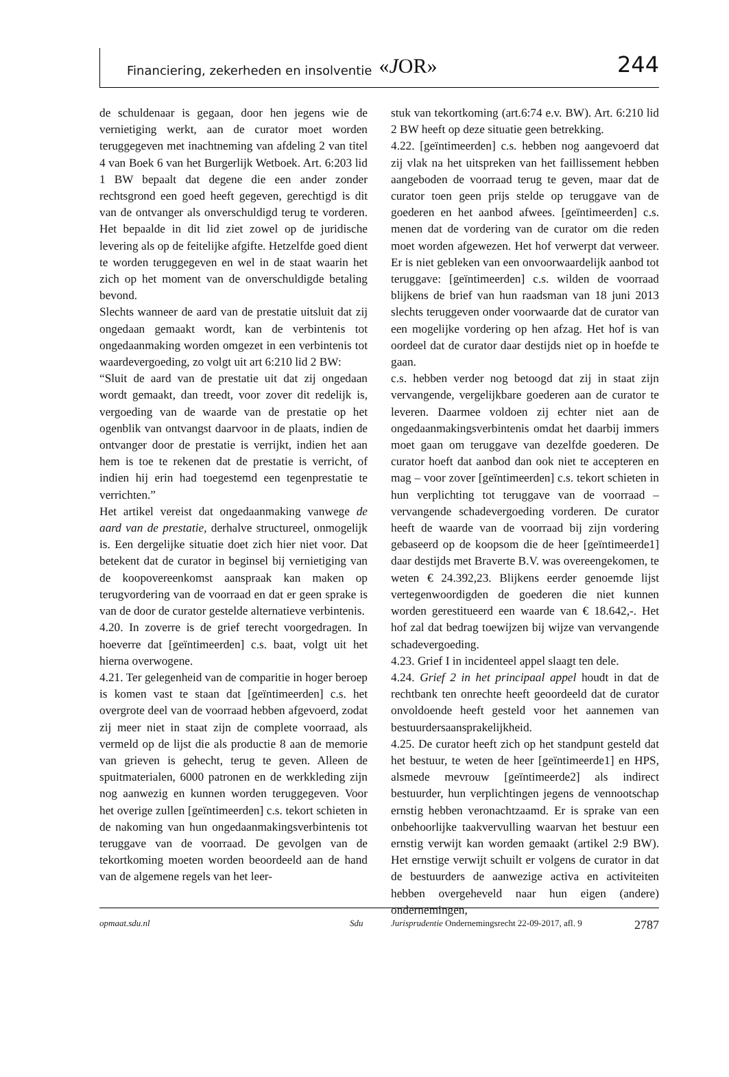Financiering, zekerheden en insolventie «JOR» 244
de schuldenaar is gegaan, door hen jegens wie de vernietiging werkt, aan de curator moet worden teruggegeven met inachtneming van afdeling 2 van titel 4 van Boek 6 van het Burgerlijk Wetboek. Art. 6:203 lid 1 BW bepaalt dat degene die een ander zonder rechtsgrond een goed heeft gegeven, gerechtigd is dit van de ontvanger als onverschuldigd terug te vorderen. Het bepaalde in dit lid ziet zowel op de juridische levering als op de feitelijke afgifte. Hetzelfde goed dient te worden teruggegeven en wel in de staat waarin het zich op het moment van de onverschuldigde betaling bevond.
Slechts wanneer de aard van de prestatie uitsluit dat zij ongedaan gemaakt wordt, kan de verbintenis tot ongedaanmaking worden omgezet in een verbintenis tot waardevergoeding, zo volgt uit art 6:210 lid 2 BW:
“Sluit de aard van de prestatie uit dat zij ongedaan wordt gemaakt, dan treedt, voor zover dit redelijk is, vergoeding van de waarde van de prestatie op het ogenblik van ontvangst daarvoor in de plaats, indien de ontvanger door de prestatie is verrijkt, indien het aan hem is toe te rekenen dat de prestatie is verricht, of indien hij erin had toegestemd een tegenprestatie te verrichten.”
Het artikel vereist dat ongedaanmaking vanwege de aard van de prestatie, derhalve structureel, onmogelijk is. Een dergelijke situatie doet zich hier niet voor. Dat betekent dat de curator in beginsel bij vernietiging van de koopovereenkomst aanspraak kan maken op terugvordering van de voorraad en dat er geen sprake is van de door de curator gestelde alternatieve verbintenis.
4.20. In zoverre is de grief terecht voorgedragen. In hoeverre dat [geïntimeerden] c.s. baat, volgt uit het hierna overwogene.
4.21. Ter gelegenheid van de comparitie in hoger beroep is komen vast te staan dat [geïntimeerden] c.s. het overgrote deel van de voorraad hebben afgevoerd, zodat zij meer niet in staat zijn de complete voorraad, als vermeld op de lijst die als productie 8 aan de memorie van grieven is gehecht, terug te geven. Alleen de spuitmaterialen, 6000 patronen en de werkkleding zijn nog aanwezig en kunnen worden teruggegeven. Voor het overige zullen [geïntimeerden] c.s. tekort schieten in de nakoming van hun ongedaanmakingsverbintenis tot teruggave van de voorraad. De gevolgen van de tekortkoming moeten worden beoordeeld aan de hand van de algemene regels van het leer-
stuk van tekortkoming (art.6:74 e.v. BW). Art. 6:210 lid 2 BW heeft op deze situatie geen betrekking.
4.22. [geïntimeerden] c.s. hebben nog aangevoerd dat zij vlak na het uitspreken van het faillissement hebben aangeboden de voorraad terug te geven, maar dat de curator toen geen prijs stelde op teruggave van de goederen en het aanbod afwees. [geïntimeerden] c.s. menen dat de vordering van de curator om die reden moet worden afgewezen. Het hof verwerpt dat verweer. Er is niet gebleken van een onvoorwaardelijk aanbod tot teruggave: [geïntimeerden] c.s. wilden de voorraad blijkens de brief van hun raadsman van 18 juni 2013 slechts teruggeven onder voorwaarde dat de curator van een mogelijke vordering op hen afzag. Het hof is van oordeel dat de curator daar destijds niet op in hoefde te gaan.
c.s. hebben verder nog betoogd dat zij in staat zijn vervangende, vergelijkbare goederen aan de curator te leveren. Daarmee voldoen zij echter niet aan de ongedaanmakingsverbintenis omdat het daarbij immers moet gaan om teruggave van dezelfde goederen. De curator hoeft dat aanbod dan ook niet te accepteren en mag – voor zover [geïntimeerden] c.s. tekort schieten in hun verplichting tot teruggave van de voorraad – vervangende schadevergoeding vorderen. De curator heeft de waarde van de voorraad bij zijn vordering gebaseerd op de koopsom die de heer [geïntimeerde1] daar destijds met Braverte B.V. was overeengekomen, te weten € 24.392,23. Blijkens eerder genoemde lijst vertegenwoordigden de goederen die niet kunnen worden gerestitueerd een waarde van € 18.642,-. Het hof zal dat bedrag toewijzen bij wijze van vervangende schadevergoeding.
4.23. Grief I in incidenteel appel slaagt ten dele.
4.24. Grief 2 in het principaal appel houdt in dat de rechtbank ten onrechte heeft geoordeeld dat de curator onvoldoende heeft gesteld voor het aannemen van bestuurdersaansprakelijkheid.
4.25. De curator heeft zich op het standpunt gesteld dat het bestuur, te weten de heer [geïntimeerde1] en HPS, alsmede mevrouw [geïntimeerde2] als indirect bestuurder, hun verplichtingen jegens de vennootschap ernstig hebben veronachtzaamd. Er is sprake van een onbehoorlijke taakvervulling waarvan het bestuur een ernstig verwijt kan worden gemaakt (artikel 2:9 BW). Het ernstige verwijt schuilt er volgens de curator in dat de bestuurders de aanwezige activa en activiteiten hebben overgeheveld naar hun eigen (andere) ondernemingen,
opmaat.sdu.nl Sdu Jurisprudentie Ondernemingsrecht 22-09-2017, afl. 9 2787